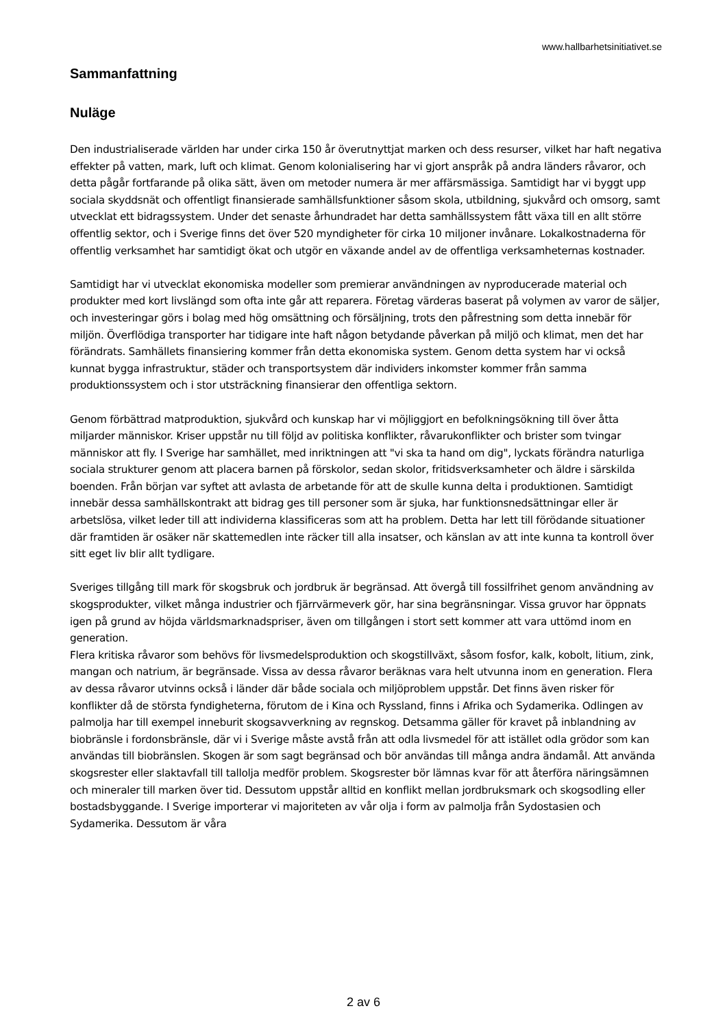www.hallbarhetsinitiativet.se
Sammanfattning
Nuläge
Den industrialiserade världen har under cirka 150 år överutnyttjat marken och dess resurser, vilket har haft negativa effekter på vatten, mark, luft och klimat. Genom kolonialisering har vi gjort anspråk på andra länders råvaror, och detta pågår fortfarande på olika sätt, även om metoder numera är mer affärsmässiga. Samtidigt har vi byggt upp sociala skyddsnät och offentligt finansierade samhällsfunktioner såsom skola, utbildning, sjukvård och omsorg, samt utvecklat ett bidragssystem. Under det senaste århundradet har detta samhällssystem fått växa till en allt större offentlig sektor, och i Sverige finns det över 520 myndigheter för cirka 10 miljoner invånare. Lokalkostnaderna för offentlig verksamhet har samtidigt ökat och utgör en växande andel av de offentliga verksamheternas kostnader.
Samtidigt har vi utvecklat ekonomiska modeller som premierar användningen av nyproducerade material och produkter med kort livslängd som ofta inte går att reparera. Företag värderas baserat på volymen av varor de säljer, och investeringar görs i bolag med hög omsättning och försäljning, trots den påfrestning som detta innebär för miljön. Överflödiga transporter har tidigare inte haft någon betydande påverkan på miljö och klimat, men det har förändrats. Samhällets finansiering kommer från detta ekonomiska system. Genom detta system har vi också kunnat bygga infrastruktur, städer och transportsystem där individers inkomster kommer från samma produktionssystem och i stor utsträckning finansierar den offentliga sektorn.
Genom förbättrad matproduktion, sjukvård och kunskap har vi möjliggjort en befolkningsökning till över åtta miljarder människor. Kriser uppstår nu till följd av politiska konflikter, råvarukonflikter och brister som tvingar människor att fly. I Sverige har samhället, med inriktningen att "vi ska ta hand om dig", lyckats förändra naturliga sociala strukturer genom att placera barnen på förskolor, sedan skolor, fritidsverksamheter och äldre i särskilda boenden. Från början var syftet att avlasta de arbetande för att de skulle kunna delta i produktionen. Samtidigt innebär dessa samhällskontrakt att bidrag ges till personer som är sjuka, har funktionsnedsättningar eller är arbetslösa, vilket leder till att individerna klassificeras som att ha problem. Detta har lett till förödande situationer där framtiden är osäker när skattemedlen inte räcker till alla insatser, och känslan av att inte kunna ta kontroll över sitt eget liv blir allt tydligare.
Sveriges tillgång till mark för skogsbruk och jordbruk är begränsad. Att övergå till fossilfrihet genom användning av skogsprodukter, vilket många industrier och fjärrvärmeverk gör, har sina begränsningar. Vissa gruvor har öppnats igen på grund av höjda världsmarknadspriser, även om tillgången i stort sett kommer att vara uttömd inom en generation.
Flera kritiska råvaror som behövs för livsmedelsproduktion och skogstillväxt, såsom fosfor, kalk, kobolt, litium, zink, mangan och natrium, är begränsade. Vissa av dessa råvaror beräknas vara helt utvunna inom en generation. Flera av dessa råvaror utvinns också i länder där både sociala och miljöproblem uppstår. Det finns även risker för konflikter då de största fyndigheterna, förutom de i Kina och Ryssland, finns i Afrika och Sydamerika. Odlingen av palmolja har till exempel inneburit skogsavverkning av regnskog. Detsamma gäller för kravet på inblandning av biobränsle i fordonsbränsle, där vi i Sverige måste avstå från att odla livsmedel för att istället odla grödor som kan användas till biobränslen. Skogen är som sagt begränsad och bör användas till många andra ändamål. Att använda skogsrester eller slaktavfall till tallolja medför problem. Skogsrester bör lämnas kvar för att återföra näringsämnen och mineraler till marken över tid. Dessutom uppstår alltid en konflikt mellan jordbruksmark och skogsodling eller bostadsbyggande. I Sverige importerar vi majoriteten av vår olja i form av palmolja från Sydostasien och Sydamerika. Dessutom är våra
2 av 6